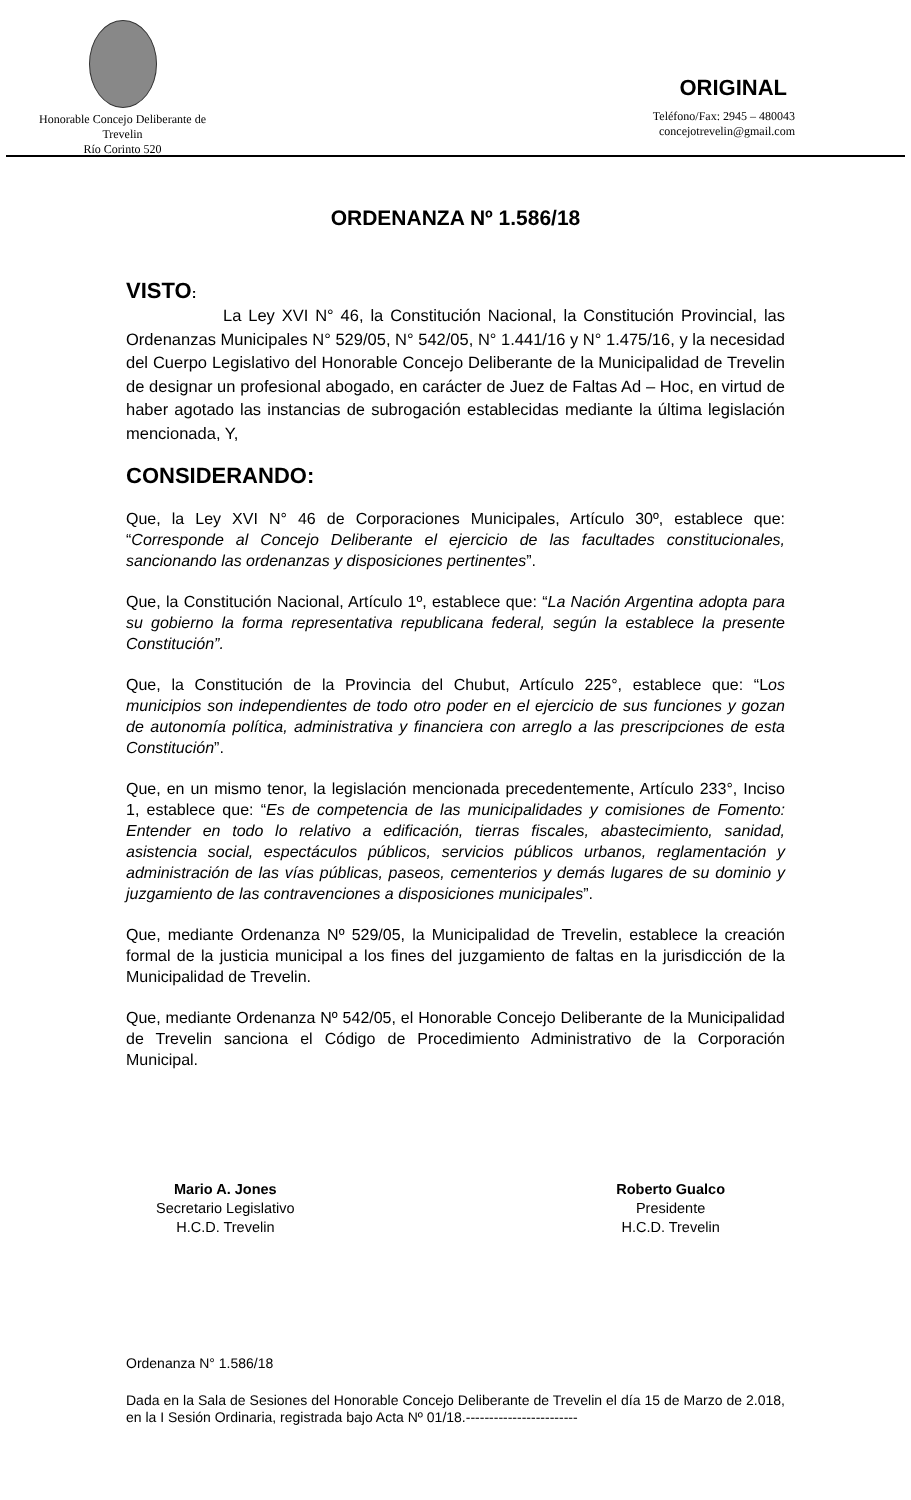Honorable Concejo Deliberante de Trevelin
Río Corinto 520
ORIGINAL
Teléfono/Fax: 2945 – 480043
concejotrevelin@gmail.com
ORDENANZA Nº 1.586/18
VISTO:
La Ley XVI N° 46, la Constitución Nacional, la Constitución Provincial, las Ordenanzas Municipales N° 529/05, N° 542/05, N° 1.441/16 y N° 1.475/16, y la necesidad del Cuerpo Legislativo del Honorable Concejo Deliberante de la Municipalidad de Trevelin de designar un profesional abogado, en carácter de Juez de Faltas Ad – Hoc, en virtud de haber agotado las instancias de subrogación establecidas mediante la última legislación mencionada, Y,
CONSIDERANDO:
Que, la Ley XVI N° 46 de Corporaciones Municipales, Artículo 30º, establece que: “Corresponde al Concejo Deliberante el ejercicio de las facultades constitucionales, sancionando las ordenanzas y disposiciones pertinentes”.
Que, la Constitución Nacional, Artículo 1º, establece que: “La Nación Argentina adopta para su gobierno la forma representativa republicana federal, según la establece la presente Constitución”.
Que, la Constitución de la Provincia del Chubut, Artículo 225°, establece que: “Los municipios son independientes de todo otro poder en el ejercicio de sus funciones y gozan de autonomía política, administrativa y financiera con arreglo a las prescripciones de esta Constitución”.
Que, en un mismo tenor, la legislación mencionada precedentemente, Artículo 233°, Inciso 1, establece que: “Es de competencia de las municipalidades y comisiones de Fomento: Entender en todo lo relativo a edificación, tierras fiscales, abastecimiento, sanidad, asistencia social, espectáculos públicos, servicios públicos urbanos, reglamentación y administración de las vías públicas, paseos, cementerios y demás lugares de su dominio y juzgamiento de las contravenciones a disposiciones municipales”.
Que, mediante Ordenanza Nº 529/05, la Municipalidad de Trevelin, establece la creación formal de la justicia municipal a los fines del juzgamiento de faltas en la jurisdicción de la Municipalidad de Trevelin.
Que, mediante Ordenanza Nº 542/05, el Honorable Concejo Deliberante de la Municipalidad de Trevelin sanciona el Código de Procedimiento Administrativo de la Corporación Municipal.
Mario A. Jones
Secretario Legislativo
H.C.D. Trevelin
Roberto Gualco
Presidente
H.C.D. Trevelin
Ordenanza N° 1.586/18
Dada en la Sala de Sesiones del Honorable Concejo Deliberante de Trevelin el día 15 de Marzo de 2.018, en la I Sesión Ordinaria, registrada bajo Acta Nº 01/18.------------------------